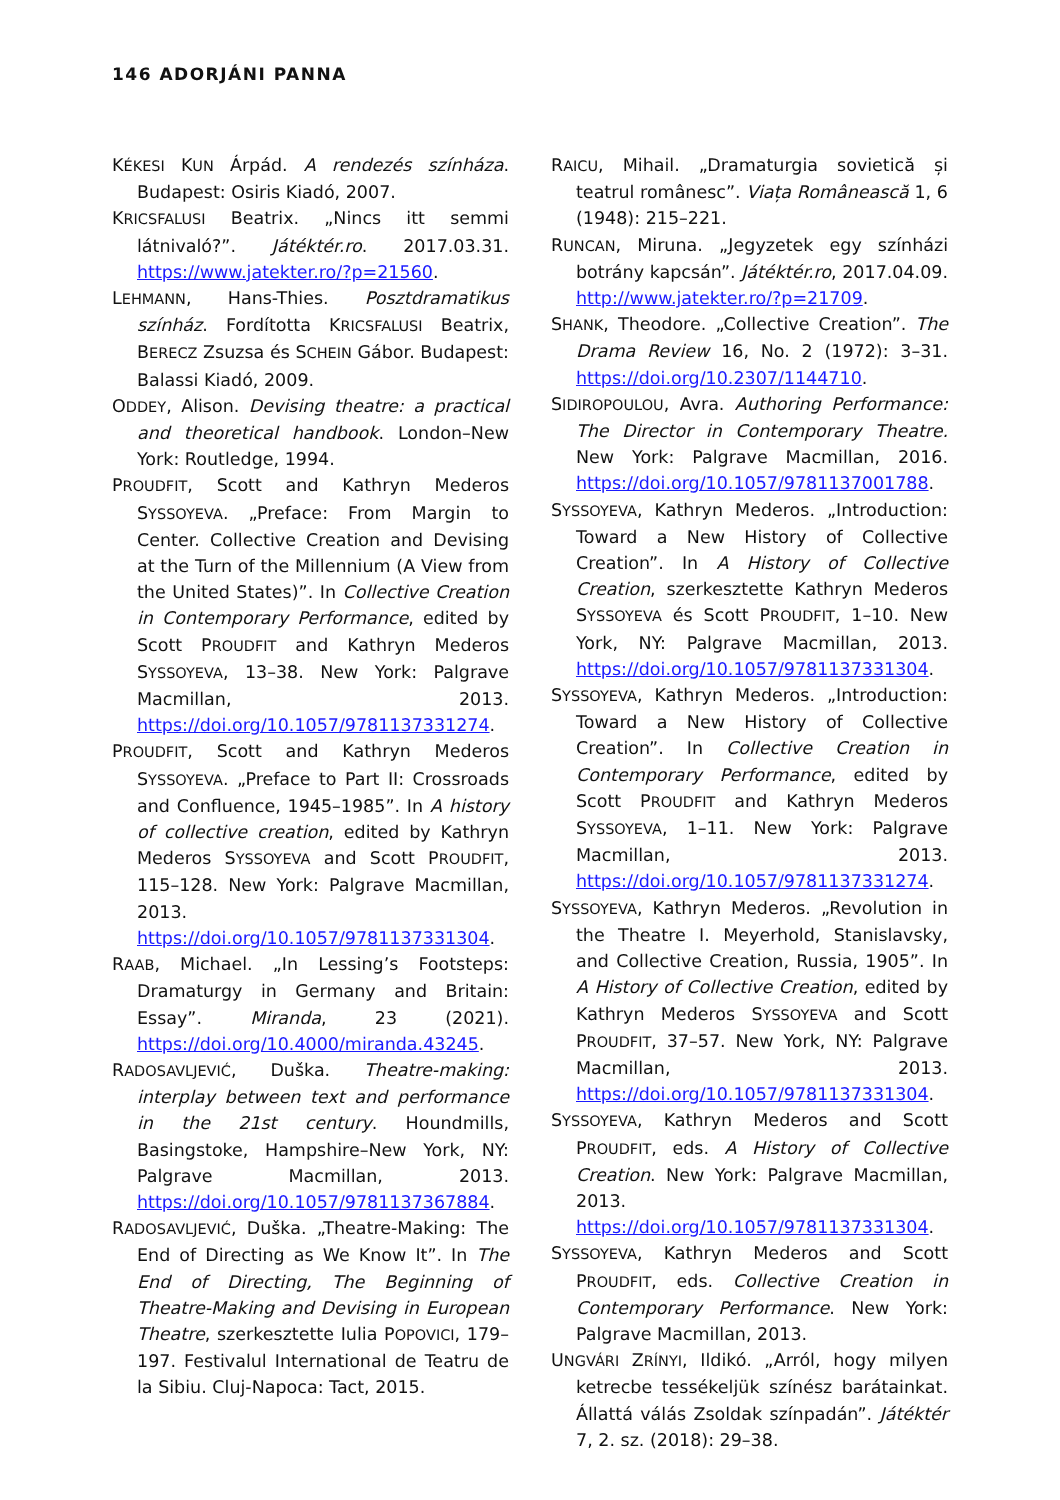146 ADORJÁNI PANNA
KÉKESI KUN Árpád. A rendezés színháza. Budapest: Osiris Kiadó, 2007.
KRICSFALUSI Beatrix. „Nincs itt semmi látnivaló?”. Játéktér.ro. 2017.03.31. https://www.jatekter.ro/?p=21560.
LEHMANN, Hans-Thies. Posztdramatikus színház. Fordította KRICSFALUSI Beatrix, BERECZ Zsuzsa és SCHEIN Gábor. Budapest: Balassi Kiadó, 2009.
ODDEY, Alison. Devising theatre: a practical and theoretical handbook. London–New York: Routledge, 1994.
PROUDFIT, Scott and Kathryn Mederos SYSSOYEVA. „Preface: From Margin to Center. Collective Creation and Devising at the Turn of the Millennium (A View from the United States)”. In Collective Creation in Contemporary Performance, edited by Scott PROUDFIT and Kathryn Mederos SYSSOYEVA, 13–38. New York: Palgrave Macmillan, 2013. https://doi.org/10.1057/9781137331274.
PROUDFIT, Scott and Kathryn Mederos SYSSOYEVA. „Preface to Part II: Crossroads and Confluence, 1945–1985”. In A history of collective creation, edited by Kathryn Mederos SYSSOYEVA and Scott PROUDFIT, 115–128. New York: Palgrave Macmillan, 2013. https://doi.org/10.1057/9781137331304.
RAAB, Michael. „In Lessing’s Footsteps: Dramaturgy in Germany and Britain: Essay”. Miranda, 23 (2021). https://doi.org/10.4000/miranda.43245.
RADOSAVLJEVIĆ, Duška. Theatre-making: interplay between text and performance in the 21st century. Houndmills, Basingstoke, Hampshire–New York, NY: Palgrave Macmillan, 2013. https://doi.org/10.1057/9781137367884.
RADOSAVLJEVIĆ, Duška. „Theatre-Making: The End of Directing as We Know It”. In The End of Directing, The Beginning of Theatre-Making and Devising in European Theatre, szerkesztette Iulia POPOVICI, 179–197. Festivalul International de Teatru de la Sibiu. Cluj-Napoca: Tact, 2015.
RAICU, Mihail. „Dramaturgia sovietică și teatrul românesc”. Viața Românească 1, 6 (1948): 215–221.
RUNCAN, Miruna. „Jegyzetek egy színházi botrány kapcsán”. Játéktér.ro, 2017.04.09. http://www.jatekter.ro/?p=21709.
SHANK, Theodore. „Collective Creation”. The Drama Review 16, No. 2 (1972): 3–31. https://doi.org/10.2307/1144710.
SIDIROPOULOU, Avra. Authoring Performance: The Director in Contemporary Theatre. New York: Palgrave Macmillan, 2016. https://doi.org/10.1057/9781137001788.
SYSSOYEVA, Kathryn Mederos. „Introduction: Toward a New History of Collective Creation”. In A History of Collective Creation, szerkesztette Kathryn Mederos SYSSOYEVA és Scott PROUDFIT, 1–10. New York, NY: Palgrave Macmillan, 2013. https://doi.org/10.1057/9781137331304.
SYSSOYEVA, Kathryn Mederos. „Introduction: Toward a New History of Collective Creation”. In Collective Creation in Contemporary Performance, edited by Scott PROUDFIT and Kathryn Mederos SYSSOYEVA, 1–11. New York: Palgrave Macmillan, 2013. https://doi.org/10.1057/9781137331274.
SYSSOYEVA, Kathryn Mederos. „Revolution in the Theatre I. Meyerhold, Stanislavsky, and Collective Creation, Russia, 1905”. In A History of Collective Creation, edited by Kathryn Mederos SYSSOYEVA and Scott PROUDFIT, 37–57. New York, NY: Palgrave Macmillan, 2013. https://doi.org/10.1057/9781137331304.
SYSSOYEVA, Kathryn Mederos and Scott PROUDFIT, eds. A History of Collective Creation. New York: Palgrave Macmillan, 2013. https://doi.org/10.1057/9781137331304.
SYSSOYEVA, Kathryn Mederos and Scott PROUDFIT, eds. Collective Creation in Contemporary Performance. New York: Palgrave Macmillan, 2013.
UNGVÁRI ZRÍNYI, Ildikó. „Arról, hogy milyen ketrecbe tessékeljük színész barátainkat. Állattá válás Zsoldak színpadán”. Játéktér 7, 2. sz. (2018): 29–38.